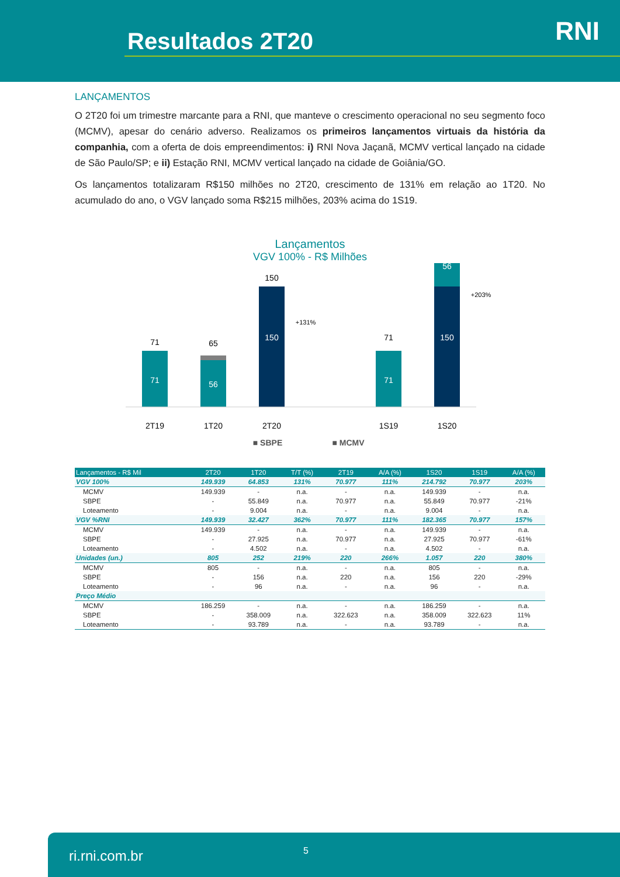Resultados 2T20 RNI
LANÇAMENTOS
O 2T20 foi um trimestre marcante para a RNI, que manteve o crescimento operacional no seu segmento foco (MCMV), apesar do cenário adverso. Realizamos os primeiros lançamentos virtuais da história da companhia, com a oferta de dois empreendimentos: i) RNI Nova Jaçanã, MCMV vertical lançado na cidade de São Paulo/SP; e ii) Estação RNI, MCMV vertical lançado na cidade de Goiânia/GO.
Os lançamentos totalizaram R$150 milhões no 2T20, crescimento de 131% em relação ao 1T20. No acumulado do ano, o VGV lançado soma R$215 milhões, 203% acima do 1S19.
Lançamentos
VGV 100% - R$ Milhões
71
71
56
65
150
150
+131%
71
71
56
150
+203%
2T19
1T20
2T20
1S19
1S20
■ SBPE
■ MCMV
| Lançamentos - R$ Mil | 2T20 | 1T20 | T/T (%) | 2T19 | A/A (%) | 1S20 | 1S19 | A/A (%) |
| --- | --- | --- | --- | --- | --- | --- | --- | --- |
| VGV 100% | 149.939 | 64.853 | 131% | 70.977 | 111% | 214.792 | 70.977 | 203% |
| MCMV | 149.939 | - | n.a. | - | n.a. | 149.939 | - | n.a. |
| SBPE | - | 55.849 | n.a. | 70.977 | n.a. | 55.849 | 70.977 | -21% |
| Loteamento | - | 9.004 | n.a. | - | n.a. | 9.004 | - | n.a. |
| VGV %RNI | 149.939 | 32.427 | 362% | 70.977 | 111% | 182.365 | 70.977 | 157% |
| MCMV | 149.939 | - | n.a. | - | n.a. | 149.939 | - | n.a. |
| SBPE | - | 27.925 | n.a. | 70.977 | n.a. | 27.925 | 70.977 | -61% |
| Loteamento | - | 4.502 | n.a. | - | n.a. | 4.502 | - | n.a. |
| Unidades (un.) | 805 | 252 | 219% | 220 | 266% | 1.057 | 220 | 380% |
| MCMV | 805 | - | n.a. | - | n.a. | 805 | - | n.a. |
| SBPE | - | 156 | n.a. | 220 | n.a. | 156 | 220 | -29% |
| Loteamento | - | 96 | n.a. | - | n.a. | 96 | - | n.a. |
| Preço Médio | | | | | | | | |
| MCMV | 186.259 | - | n.a. | - | n.a. | 186.259 | - | n.a. |
| SBPE | - | 358.009 | n.a. | 322.623 | n.a. | 358.009 | 322.623 | 11% |
| Loteamento | - | 93.789 | n.a. | - | n.a. | 93.789 | - | n.a. |
ri.rni.com.br 5